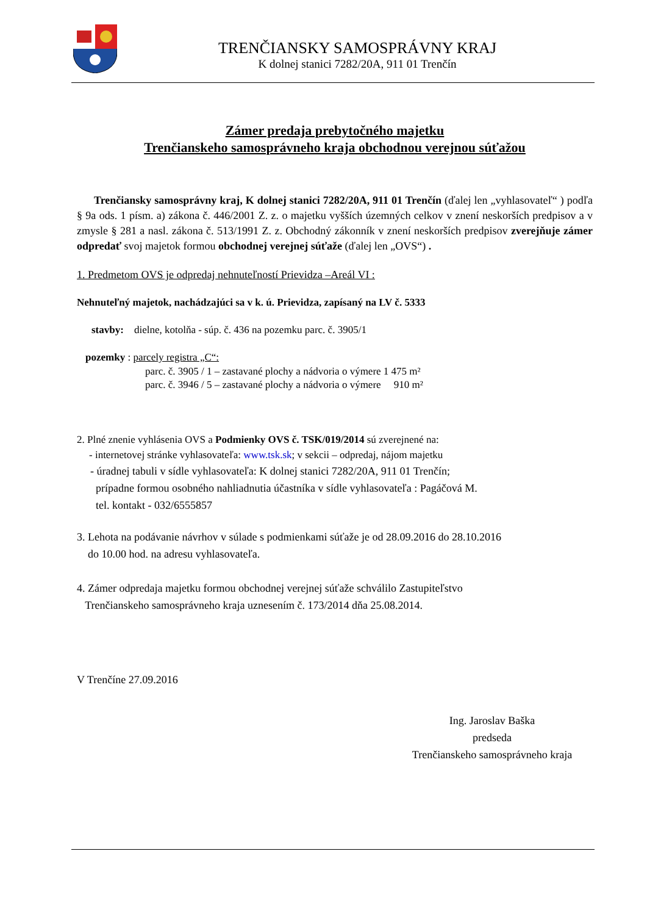TRENČIANSKY SAMOSPRÁVNY KRAJ
K dolnej stanici 7282/20A, 911 01 Trenčín
Zámer predaja prebytočného majetku
Trenčianskeho samosprávneho kraja obchodnou verejnou súťažou
Trenčiansky samosprávny kraj, K dolnej stanici 7282/20A, 911 01 Trenčín (ďalej len „vyhlasovateľ“ ) podľa § 9a ods. 1 písm. a) zákona č. 446/2001 Z. z. o majetku vyšších územných celkov v znení neskorších predpisov a v zmysle § 281 a nasl. zákona č. 513/1991 Z. z. Obchodný zákonník v znení neskorších predpisov zverejňuje zámer odpredať svoj majetok formou obchodnej verejnej súťaže (ďalej len „OVS“) .
1. Predmetom OVS je odpredaj nehnuteľností Prievidza –Areál VI :
Nehnuteľný majetok, nachádzajúci sa v k. ú. Prievidza, zapísaný na LV č. 5333
stavby: dielne, kotolňa - súp. č. 436 na pozemku parc. č. 3905/1
pozemky : parcely registra „C“:
parc. č. 3905 / 1 – zastavané plochy a nádvoria o výmere 1 475 m²
parc. č. 3946 / 5 – zastavané plochy a nádvoria o výmere 910 m²
2. Plné znenie vyhlásenia OVS a Podmienky OVS č. TSK/019/2014 sú zverejnené na:
- internetovej stránke vyhlasovateľa: www.tsk.sk; v sekcii – odpredaj, nájom majetku
- úradnej tabuli v sídle vyhlasovateľa: K dolnej stanici 7282/20A, 911 01 Trenčín;
prípadne formou osobného nahliadnutia účastníka v sídle vyhlasovateľa : Pagáčová M.
tel. kontakt - 032/6555857
3. Lehota na podávanie návrhov v súlade s podmienkami súťaže je od 28.09.2016 do 28.10.2016
do 10.00 hod. na adresu vyhlasovateľa.
4. Zámer odpredaja majetku formou obchodnej verejnej súťaže schválilo Zastupiteľstvo
Trenčianskeho samosprávneho kraja uznesením č. 173/2014 dňa 25.08.2014.
V Trenčíne 27.09.2016
Ing. Jaroslav Baška
predseda
Trenčianskeho samosprávneho kraja